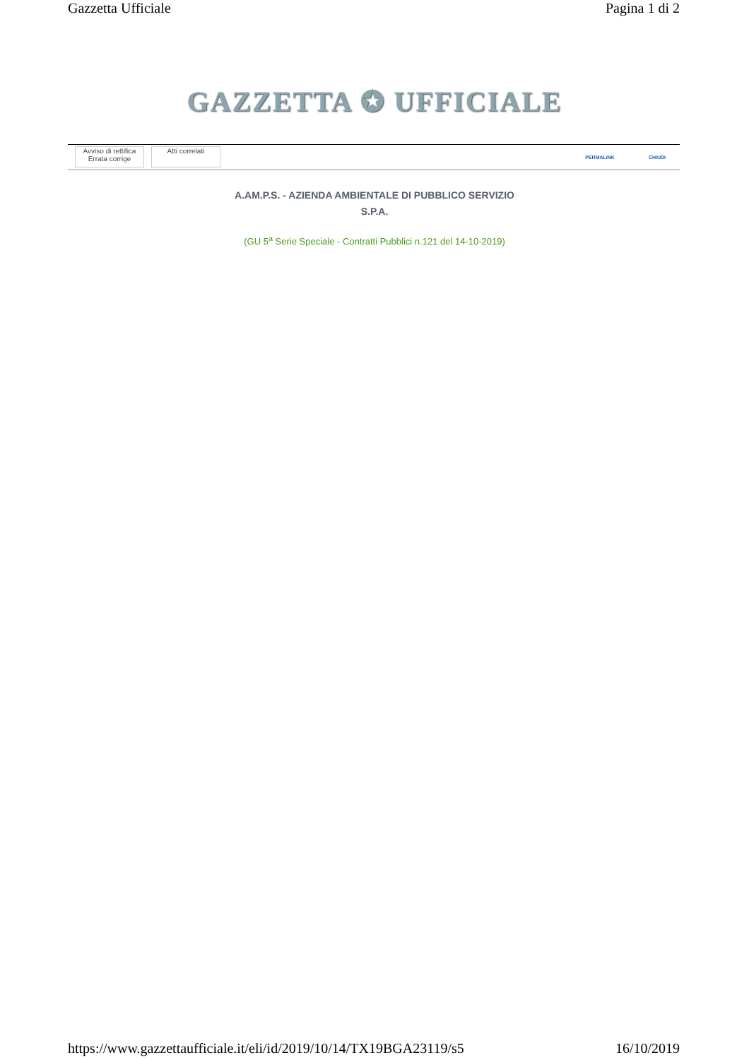Gazzetta Ufficiale Pagina 1 di 2
GAZZETTA ✪ UFFICIALE
Avviso di rettifica
Errata corrige
Atti correlati
PERMALINK CHIUDI
A.AM.P.S. - AZIENDA AMBIENTALE DI PUBBLICO SERVIZIO
S.P.A.
(GU 5<sup>a</sup> Serie Speciale - Contratti Pubblici n.121 del 14-10-2019)
https://www.gazzettaufficiale.it/eli/id/2019/10/14/TX19BGA23119/s5 16/10/2019